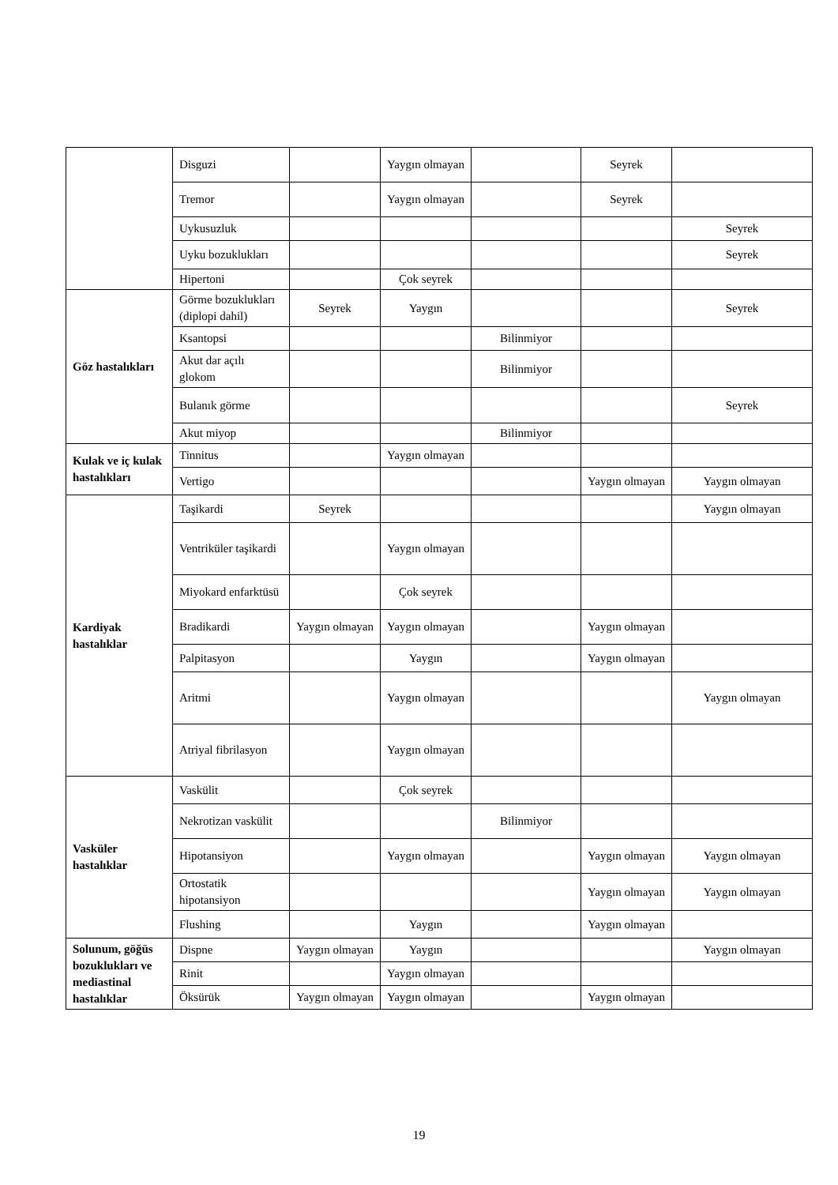| | Disguzi | | Yaygın olmayan | | Seyrek | |
| | Tremor | | Yaygın olmayan | | Seyrek | |
| | Uykusuzluk | | | | | Seyrek |
| | Uyku bozuklukları | | | | | Seyrek |
| | Hipertoni | | Çok seyrek | | | |
| Göz hastalıkları | Görme bozuklukları (diplopi dahil) | Seyrek | Yaygın | | | Seyrek |
| | Ksantopsi | | | Bilinmiyor | | |
| | Akut dar açılı glokom | | | Bilinmiyor | | |
| | Bulanık görme | | | | | Seyrek |
| | Akut miyop | | | Bilinmiyor | | |
| Kulak ve iç kulak hastalıkları | Tinnitus | | Yaygın olmayan | | | |
| | Vertigo | | | | Yaygın olmayan | Yaygın olmayan |
| Kardiyak hastalıklar | Taşikardi | Seyrek | | | | Yaygın olmayan |
| | Ventriküler taşikardi | | Yaygın olmayan | | | |
| | Miyokard enfarktüsü | | Çok seyrek | | | |
| | Bradikardi | Yaygın olmayan | Yaygın olmayan | | Yaygın olmayan | |
| | Palpitasyon | | Yaygın | | Yaygın olmayan | |
| | Aritmi | | Yaygın olmayan | | | Yaygın olmayan |
| | Atriyal fibrilasyon | | Yaygın olmayan | | | |
| Vasküler hastalıklar | Vaskülit | | Çok seyrek | | | |
| | Nekrotizan vaskülit | | | Bilinmiyor | | |
| | Hipotansiyon | | Yaygın olmayan | | Yaygın olmayan | Yaygın olmayan |
| | Ortostatik hipotansiyon | | | | Yaygın olmayan | Yaygın olmayan |
| | Flushing | | Yaygın | | Yaygın olmayan | |
| Solunum, göğüs bozuklukları ve mediastinal hastalıklar | Dispne | Yaygın olmayan | Yaygın | | | Yaygın olmayan |
| | Rinit | | Yaygın olmayan | | | |
| | Öksürük | Yaygın olmayan | Yaygın olmayan | | Yaygın olmayan | |
19